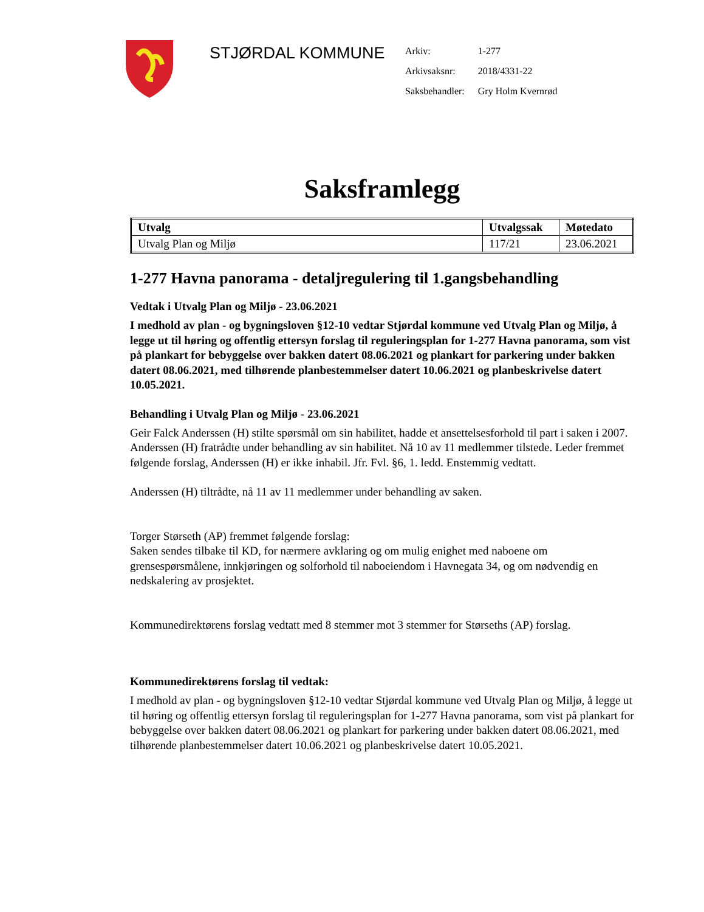STJØRDAL KOMMUNE
| Arkiv: | 1-277 |
| Arkivsaksnr: | 2018/4331-22 |
| Saksbehandler: | Gry Holm Kvernrød |
Saksframlegg
| Utvalg | Utvalgssak | Møtedato |
| --- | --- | --- |
| Utvalg Plan og Miljø | 117/21 | 23.06.2021 |
1-277 Havna panorama - detaljregulering til 1.gangsbehandling
Vedtak i Utvalg Plan og Miljø - 23.06.2021
I medhold av plan - og bygningsloven §12-10 vedtar Stjørdal kommune ved Utvalg Plan og Miljø, å legge ut til høring og offentlig ettersyn forslag til reguleringsplan for 1-277 Havna panorama, som vist på plankart for bebyggelse over bakken datert 08.06.2021 og plankart for parkering under bakken datert 08.06.2021, med tilhørende planbestemmelser datert 10.06.2021 og planbeskrivelse datert 10.05.2021.
Behandling i Utvalg Plan og Miljø - 23.06.2021
Geir Falck Anderssen (H) stilte spørsmål om sin habilitet, hadde et ansettelsesforhold til part i saken i 2007. Anderssen (H) fratrådte under behandling av sin habilitet. Nå 10 av 11 medlemmer tilstede. Leder fremmet følgende forslag, Anderssen (H) er ikke inhabil. Jfr. Fvl. §6, 1. ledd. Enstemmig vedtatt.
Anderssen (H) tiltrådte, nå 11 av 11 medlemmer under behandling av saken.
Torger Størseth (AP) fremmet følgende forslag:
Saken sendes tilbake til KD, for nærmere avklaring og om mulig enighet med naboene om grensespørsmålene, innkjøringen og solforhold til naboeiendom i Havnegata 34, og om nødvendig en nedskalering av prosjektet.
Kommunedirektørens forslag vedtatt med 8 stemmer mot 3 stemmer for Størseths (AP) forslag.
Kommunedirektørens forslag til vedtak:
I medhold av plan - og bygningsloven §12-10 vedtar Stjørdal kommune ved Utvalg Plan og Miljø, å legge ut til høring og offentlig ettersyn forslag til reguleringsplan for 1-277 Havna panorama, som vist på plankart for bebyggelse over bakken datert 08.06.2021 og plankart for parkering under bakken datert 08.06.2021, med tilhørende planbestemmelser datert 10.06.2021 og planbeskrivelse datert 10.05.2021.